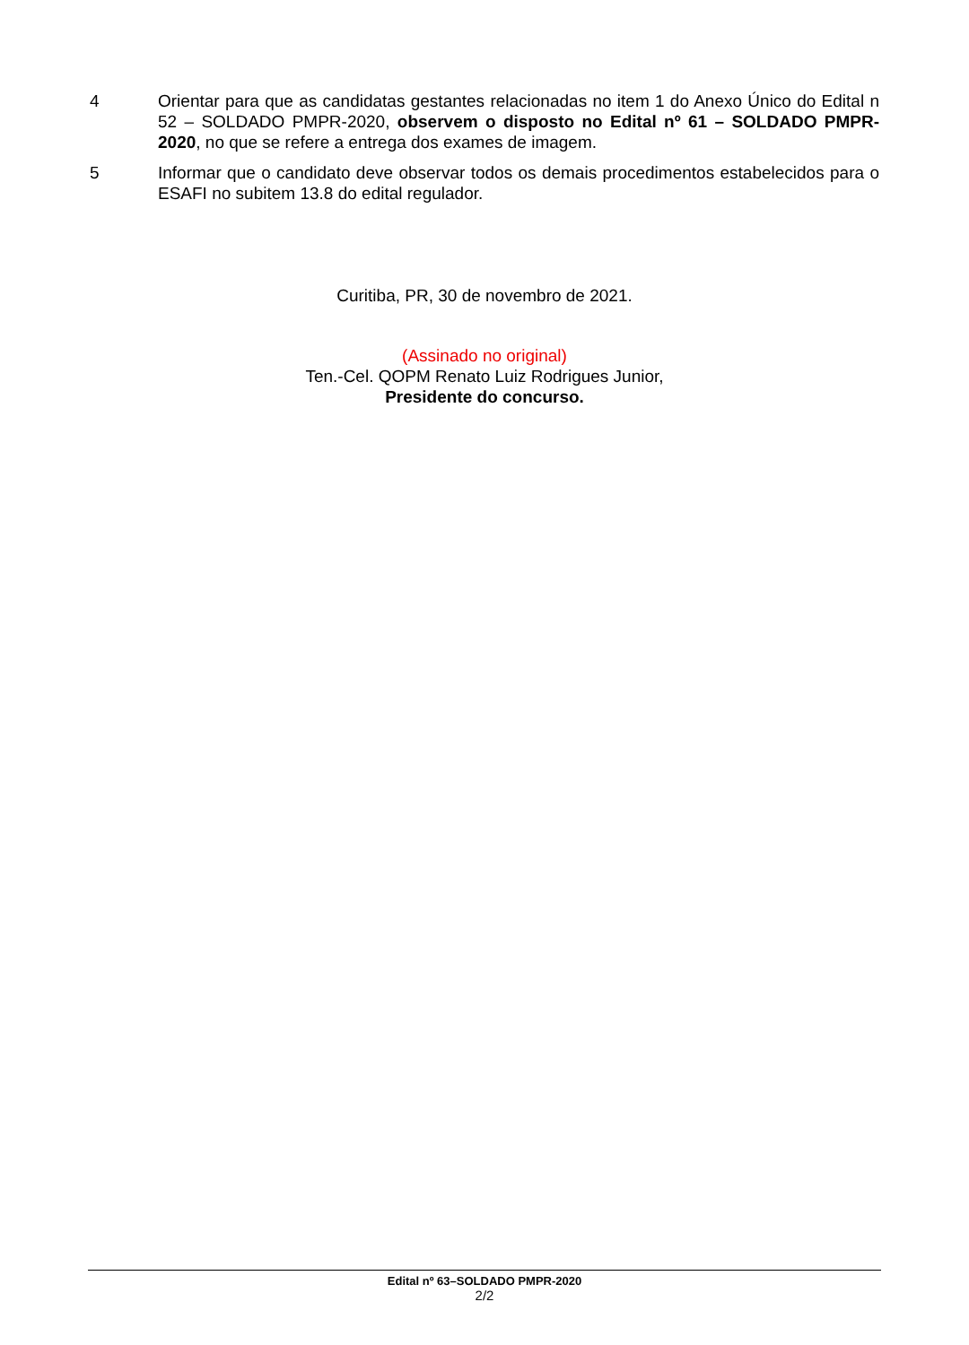4 Orientar para que as candidatas gestantes relacionadas no item 1 do Anexo Único do Edital n 52 – SOLDADO PMPR-2020, observem o disposto no Edital nº 61 – SOLDADO PMPR-2020, no que se refere a entrega dos exames de imagem.
5 Informar que o candidato deve observar todos os demais procedimentos estabelecidos para o ESAFI no subitem 13.8 do edital regulador.
Curitiba, PR, 30 de novembro de 2021.
(Assinado no original)
Ten.-Cel. QOPM Renato Luiz Rodrigues Junior,
Presidente do concurso.
Edital nº 63–SOLDADO PMPR-2020
2/2